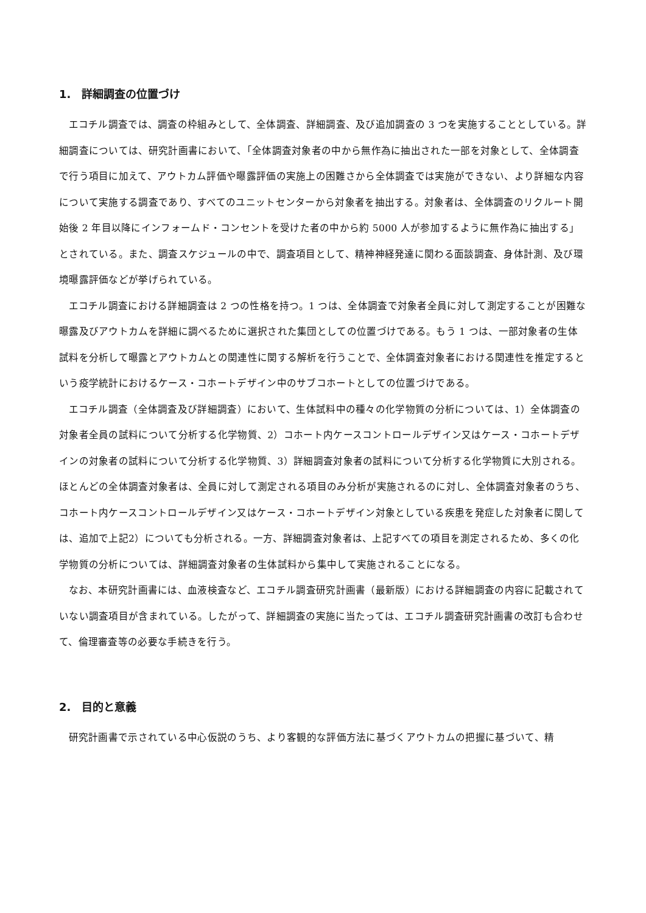1.　詳細調査の位置づけ
エコチル調査では、調査の枠組みとして、全体調査、詳細調査、及び追加調査の 3 つを実施することとしている。詳細調査については、研究計画書において、「全体調査対象者の中から無作為に抽出された一部を対象として、全体調査で行う項目に加えて、アウトカム評価や曝露評価の実施上の困難さから全体調査では実施ができない、より詳細な内容について実施する調査であり、すべてのユニットセンターから対象者を抽出する。対象者は、全体調査のリクルート開始後 2 年目以降にインフォームド・コンセントを受けた者の中から約 5000 人が参加するように無作為に抽出する」とされている。また、調査スケジュールの中で、調査項目として、精神神経発達に関わる面談調査、身体計測、及び環境曝露評価などが挙げられている。
エコチル調査における詳細調査は 2 つの性格を持つ。1 つは、全体調査で対象者全員に対して測定することが困難な曝露及びアウトカムを詳細に調べるために選択された集団としての位置づけである。もう 1 つは、一部対象者の生体試料を分析して曝露とアウトカムとの関連性に関する解析を行うことで、全体調査対象者における関連性を推定するという疫学統計におけるケース・コホートデザイン中のサブコホートとしての位置づけである。
エコチル調査（全体調査及び詳細調査）において、生体試料中の種々の化学物質の分析については、1）全体調査の対象者全員の試料について分析する化学物質、2）コホート内ケースコントロールデザイン又はケース・コホートデザインの対象者の試料について分析する化学物質、3）詳細調査対象者の試料について分析する化学物質に大別される。ほとんどの全体調査対象者は、全員に対して測定される項目のみ分析が実施されるのに対し、全体調査対象者のうち、コホート内ケースコントロールデザイン又はケース・コホートデザイン対象としている疾患を発症した対象者に関しては、追加で上記2）についても分析される。一方、詳細調査対象者は、上記すべての項目を測定されるため、多くの化学物質の分析については、詳細調査対象者の生体試料から集中して実施されることになる。
なお、本研究計画書には、血液検査など、エコチル調査研究計画書（最新版）における詳細調査の内容に記載されていない調査項目が含まれている。したがって、詳細調査の実施に当たっては、エコチル調査研究計画書の改訂も合わせて、倫理審査等の必要な手続きを行う。
2.　目的と意義
研究計画書で示されている中心仮説のうち、より客観的な評価方法に基づくアウトカムの把握に基づいて、精